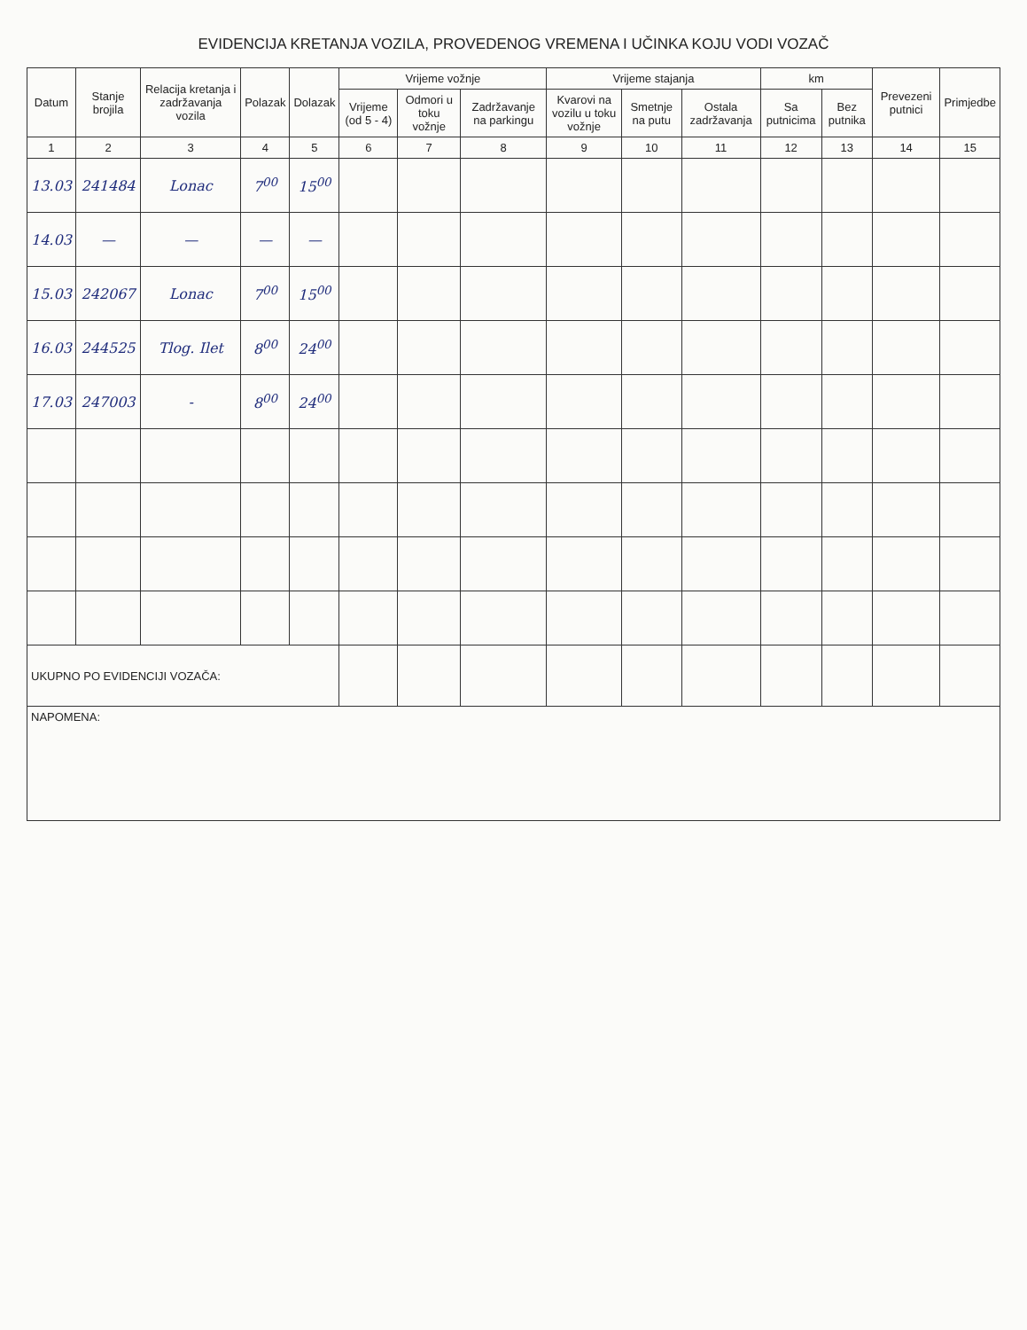EVIDENCIJA KRETANJA VOZILA, PROVEDENOG VREMENA I UČINKA KOJU VODI VOZAČ
| Datum | Stanje brojila | Relacija kretanja i zadržavanja vozila | Polazak | Dolazak | Vrijeme vožnje | | | Vrijeme stajanja | | | km | | Prevezeni putnici | Primjedbe |
| --- | --- | --- | --- | --- | --- | --- | --- | --- | --- | --- | --- | --- | --- | --- |
| | | | | | Vrijeme (od 5 - 4) | Odmori u toku vožnje | Zadržavanje na parkingu | Kvarovi na vozilu u toku vožnje | Smetnje na putu | Ostala zadržavanja | Sa putnicima | Bez putnika | | |
| 1 | 2 | 3 | 4 | 5 | 6 | 7 | 8 | 9 | 10 | 11 | 12 | 13 | 14 | 15 |
| 13.03 | 241484 | Lonac | 7<sup>00</sup> | 15<sup>00</sup> | | | | | | | | | | |
| 14.03 | — | — | — | — | | | | | | | | | | |
| 15.03 | 242067 | Lonac | 7<sup>00</sup> | 15<sup>00</sup> | | | | | | | | | | |
| 16.03 | 244525 | Tlog. Ilet | 8<sup>00</sup> | 24<sup>00</sup> | | | | | | | | | | |
| 17.03 | 247003 | - | 8<sup>00</sup> | 24<sup>00</sup> | | | | | | | | | | |
| UKUPNO PO EVIDENCIJI VOZAČA: | | | | | | | | | | | | | | |
| NAPOMENA: | | | | | | | | | | | | | | |